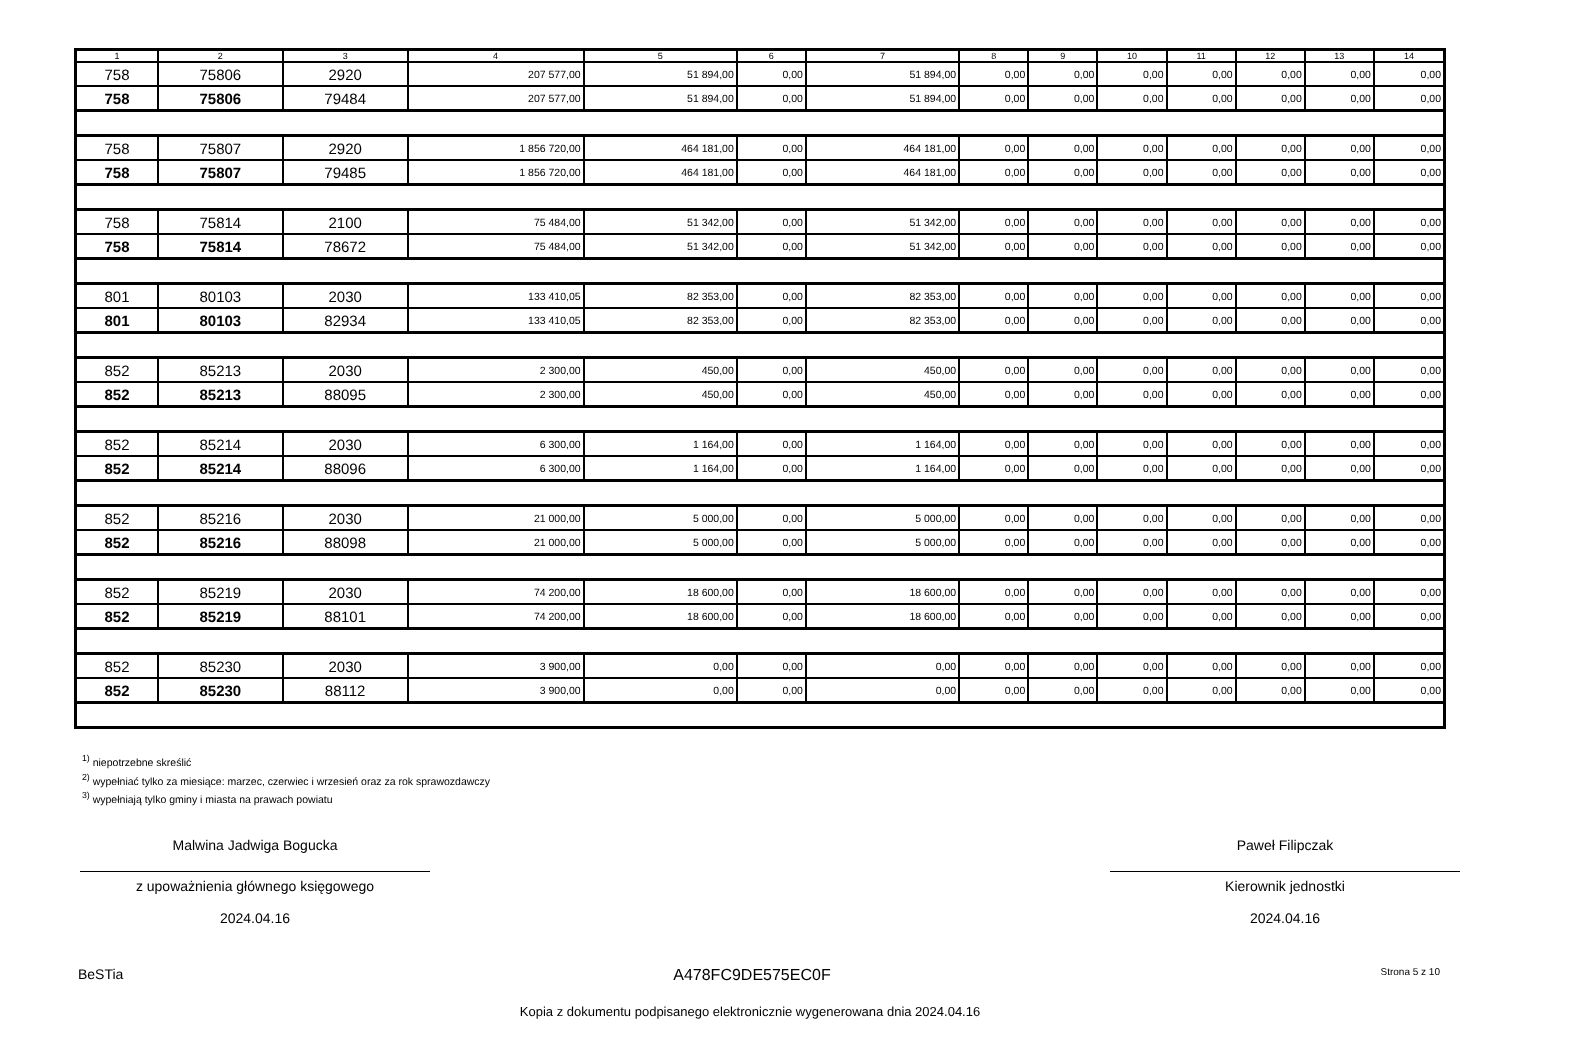| 1 | 2 | 3 | 4 | 5 | 6 | 7 | 8 | 9 | 10 | 11 | 12 | 13 | 14 |
| --- | --- | --- | --- | --- | --- | --- | --- | --- | --- | --- | --- | --- | --- |
| 758 | 75806 | 2920 | 207 577,00 | 51 894,00 | 0,00 | 51 894,00 | 0,00 | 0,00 | 0,00 | 0,00 | 0,00 | 0,00 | 0,00 |
| 758 | 75806 | 79484 | 207 577,00 | 51 894,00 | 0,00 | 51 894,00 | 0,00 | 0,00 | 0,00 | 0,00 | 0,00 | 0,00 | 0,00 |
| 758 | 75807 | 2920 | 1 856 720,00 | 464 181,00 | 0,00 | 464 181,00 | 0,00 | 0,00 | 0,00 | 0,00 | 0,00 | 0,00 | 0,00 |
| 758 | 75807 | 79485 | 1 856 720,00 | 464 181,00 | 0,00 | 464 181,00 | 0,00 | 0,00 | 0,00 | 0,00 | 0,00 | 0,00 | 0,00 |
| 758 | 75814 | 2100 | 75 484,00 | 51 342,00 | 0,00 | 51 342,00 | 0,00 | 0,00 | 0,00 | 0,00 | 0,00 | 0,00 | 0,00 |
| 758 | 75814 | 78672 | 75 484,00 | 51 342,00 | 0,00 | 51 342,00 | 0,00 | 0,00 | 0,00 | 0,00 | 0,00 | 0,00 | 0,00 |
| 801 | 80103 | 2030 | 133 410,05 | 82 353,00 | 0,00 | 82 353,00 | 0,00 | 0,00 | 0,00 | 0,00 | 0,00 | 0,00 | 0,00 |
| 801 | 80103 | 82934 | 133 410,05 | 82 353,00 | 0,00 | 82 353,00 | 0,00 | 0,00 | 0,00 | 0,00 | 0,00 | 0,00 | 0,00 |
| 852 | 85213 | 2030 | 2 300,00 | 450,00 | 0,00 | 450,00 | 0,00 | 0,00 | 0,00 | 0,00 | 0,00 | 0,00 | 0,00 |
| 852 | 85213 | 88095 | 2 300,00 | 450,00 | 0,00 | 450,00 | 0,00 | 0,00 | 0,00 | 0,00 | 0,00 | 0,00 | 0,00 |
| 852 | 85214 | 2030 | 6 300,00 | 1 164,00 | 0,00 | 1 164,00 | 0,00 | 0,00 | 0,00 | 0,00 | 0,00 | 0,00 | 0,00 |
| 852 | 85214 | 88096 | 6 300,00 | 1 164,00 | 0,00 | 1 164,00 | 0,00 | 0,00 | 0,00 | 0,00 | 0,00 | 0,00 | 0,00 |
| 852 | 85216 | 2030 | 21 000,00 | 5 000,00 | 0,00 | 5 000,00 | 0,00 | 0,00 | 0,00 | 0,00 | 0,00 | 0,00 | 0,00 |
| 852 | 85216 | 88098 | 21 000,00 | 5 000,00 | 0,00 | 5 000,00 | 0,00 | 0,00 | 0,00 | 0,00 | 0,00 | 0,00 | 0,00 |
| 852 | 85219 | 2030 | 74 200,00 | 18 600,00 | 0,00 | 18 600,00 | 0,00 | 0,00 | 0,00 | 0,00 | 0,00 | 0,00 | 0,00 |
| 852 | 85219 | 88101 | 74 200,00 | 18 600,00 | 0,00 | 18 600,00 | 0,00 | 0,00 | 0,00 | 0,00 | 0,00 | 0,00 | 0,00 |
| 852 | 85230 | 2030 | 3 900,00 | 0,00 | 0,00 | 0,00 | 0,00 | 0,00 | 0,00 | 0,00 | 0,00 | 0,00 | 0,00 |
| 852 | 85230 | 88112 | 3 900,00 | 0,00 | 0,00 | 0,00 | 0,00 | 0,00 | 0,00 | 0,00 | 0,00 | 0,00 | 0,00 |
<sup>1)</sup> niepotrzebne skreślić
<sup>2)</sup> wypełniać tylko za miesiące: marzec, czerwiec i wrzesień oraz za rok sprawozdawczy
<sup>3)</sup> wypełniają tylko gminy i miasta na prawach powiatu
Malwina Jadwiga Bogucka
z upoważnienia głównego księgowego
2024.04.16
Paweł Filipczak
Kierownik jednostki
2024.04.16
BeSTia A478FC9DE575EC0F Strona 5 z 10
Kopia z dokumentu podpisanego elektronicznie wygenerowana dnia 2024.04.16